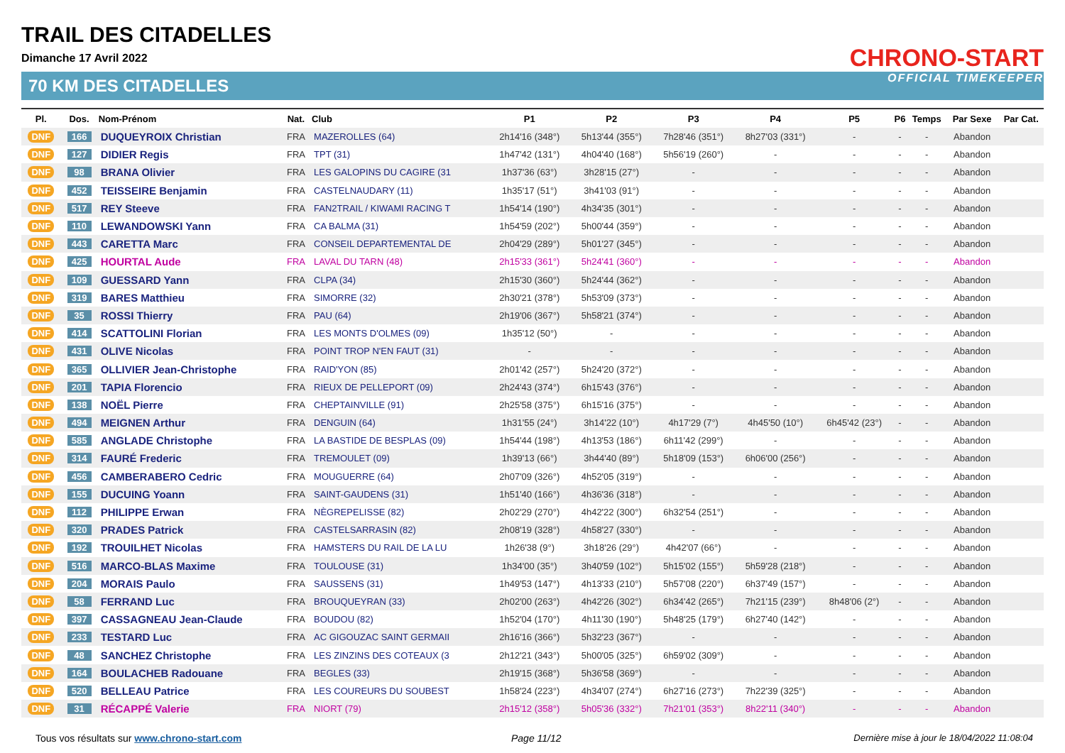TRAIL DES CITADELLES
Dimanche 17 Avril 2022
70 KM DES CITADELLES
CHRONO-START
OFFICIAL TIMEKEEPER
| Pl. | Dos. | Nom-Prénom | Nat. | Club | P1 | P2 | P3 | P4 | P5 | P6 | Temps | Par Sexe | Par Cat. |
| --- | --- | --- | --- | --- | --- | --- | --- | --- | --- | --- | --- | --- | --- |
| DNF | 166 | DUQUEYROIX Christian | FRA | MAZEROLLES (64) | 2h14'16 (348°) | 5h13'44 (355°) | 7h28'46 (351°) | 8h27'03 (331°) | - | - | - | Abandon | |
| DNF | 127 | DIDIER Regis | FRA | TPT (31) | 1h47'42 (131°) | 4h04'40 (168°) | 5h56'19 (260°) | - | - | - | - | Abandon | |
| DNF | 98 | BRANA Olivier | FRA | LES GALOPINS DU CAGIRE (31 | 1h37'36 (63°) | 3h28'15 (27°) | - | - | - | - | - | Abandon | |
| DNF | 452 | TEISSEIRE Benjamin | FRA | CASTELNAUDARY (11) | 1h35'17 (51°) | 3h41'03 (91°) | - | - | - | - | - | Abandon | |
| DNF | 517 | REY Steeve | FRA | FAN2TRAIL / KIWAMI RACING T | 1h54'14 (190°) | 4h34'35 (301°) | - | - | - | - | - | Abandon | |
| DNF | 110 | LEWANDOWSKI Yann | FRA | CA BALMA (31) | 1h54'59 (202°) | 5h00'44 (359°) | - | - | - | - | - | Abandon | |
| DNF | 443 | CARETTA Marc | FRA | CONSEIL DEPARTEMENTAL DE | 2h04'29 (289°) | 5h01'27 (345°) | - | - | - | - | - | Abandon | |
| DNF | 425 | HOURTAL Aude | FRA | LAVAL DU TARN (48) | 2h15'33 (361°) | 5h24'41 (360°) | - | - | - | - | - | Abandon | |
| DNF | 109 | GUESSARD Yann | FRA | CLPA (34) | 2h15'30 (360°) | 5h24'44 (362°) | - | - | - | - | - | Abandon | |
| DNF | 319 | BARES Matthieu | FRA | SIMORRE (32) | 2h30'21 (378°) | 5h53'09 (373°) | - | - | - | - | - | Abandon | |
| DNF | 35 | ROSSI Thierry | FRA | PAU (64) | 2h19'06 (367°) | 5h58'21 (374°) | - | - | - | - | - | Abandon | |
| DNF | 414 | SCATTOLINI Florian | FRA | LES MONTS D'OLMES (09) | 1h35'12 (50°) | - | - | - | - | - | - | Abandon | |
| DNF | 431 | OLIVE Nicolas | FRA | POINT TROP N'EN FAUT (31) | - | - | - | - | - | - | - | Abandon | |
| DNF | 365 | OLLIVIER Jean-Christophe | FRA | RAID'YON (85) | 2h01'42 (257°) | 5h24'20 (372°) | - | - | - | - | - | Abandon | |
| DNF | 201 | TAPIA Florencio | FRA | RIEUX DE PELLEPORT (09) | 2h24'43 (374°) | 6h15'43 (376°) | - | - | - | - | - | Abandon | |
| DNF | 138 | NOËL Pierre | FRA | CHEPTAINVILLE (91) | 2h25'58 (375°) | 6h15'16 (375°) | - | - | - | - | - | Abandon | |
| DNF | 494 | MEIGNEN Arthur | FRA | DENGUIN (64) | 1h31'55 (24°) | 3h14'22 (10°) | 4h17'29 (7°) | 4h45'50 (10°) | 6h45'42 (23°) | - | - | Abandon | |
| DNF | 585 | ANGLADE Christophe | FRA | LA BASTIDE DE BESPLAS (09) | 1h54'44 (198°) | 4h13'53 (186°) | 6h11'42 (299°) | - | - | - | - | Abandon | |
| DNF | 314 | FAURÉ Frederic | FRA | TREMOULET (09) | 1h39'13 (66°) | 3h44'40 (89°) | 5h18'09 (153°) | 6h06'00 (256°) | - | - | - | Abandon | |
| DNF | 456 | CAMBERABERO Cedric | FRA | MOUGUERRE (64) | 2h07'09 (326°) | 4h52'05 (319°) | - | - | - | - | - | Abandon | |
| DNF | 155 | DUCUING Yoann | FRA | SAINT-GAUDENS (31) | 1h51'40 (166°) | 4h36'36 (318°) | - | - | - | - | - | Abandon | |
| DNF | 112 | PHILIPPE Erwan | FRA | NÈGREPELISSE (82) | 2h02'29 (270°) | 4h42'22 (300°) | 6h32'54 (251°) | - | - | - | - | Abandon | |
| DNF | 320 | PRADES Patrick | FRA | CASTELSARRASIN (82) | 2h08'19 (328°) | 4h58'27 (330°) | - | - | - | - | - | Abandon | |
| DNF | 192 | TROUILHET Nicolas | FRA | HAMSTERS DU RAIL DE LA LU | 1h26'38 (9°) | 3h18'26 (29°) | 4h42'07 (66°) | - | - | - | - | Abandon | |
| DNF | 516 | MARCO-BLAS Maxime | FRA | TOULOUSE (31) | 1h34'00 (35°) | 3h40'59 (102°) | 5h15'02 (155°) | 5h59'28 (218°) | - | - | - | Abandon | |
| DNF | 204 | MORAIS Paulo | FRA | SAUSSENS (31) | 1h49'53 (147°) | 4h13'33 (210°) | 5h57'08 (220°) | 6h37'49 (157°) | - | - | - | Abandon | |
| DNF | 58 | FERRAND Luc | FRA | BROUQUEYRAN (33) | 2h02'00 (263°) | 4h42'26 (302°) | 6h34'42 (265°) | 7h21'15 (239°) | 8h48'06 (2°) | - | - | Abandon | |
| DNF | 397 | CASSAGNEAU Jean-Claude | FRA | BOUDOU (82) | 1h52'04 (170°) | 4h11'30 (190°) | 5h48'25 (179°) | 6h27'40 (142°) | - | - | - | Abandon | |
| DNF | 233 | TESTARD Luc | FRA | AC GIGOUZAC SAINT GERMAII | 2h16'16 (366°) | 5h32'23 (367°) | - | - | - | - | - | Abandon | |
| DNF | 48 | SANCHEZ Christophe | FRA | LES ZINZINS DES COTEAUX (3 | 2h12'21 (343°) | 5h00'05 (325°) | 6h59'02 (309°) | - | - | - | - | Abandon | |
| DNF | 164 | BOULACHEB Radouane | FRA | BEGLES (33) | 2h19'15 (368°) | 5h36'58 (369°) | - | - | - | - | - | Abandon | |
| DNF | 520 | BELLEAU Patrice | FRA | LES COUREURS DU SOUBEST | 1h58'24 (223°) | 4h34'07 (274°) | 6h27'16 (273°) | 7h22'39 (325°) | - | - | - | Abandon | |
| DNF | 31 | RÉCAPPÉ Valerie | FRA | NIORT (79) | 2h15'12 (358°) | 5h05'36 (332°) | 7h21'01 (353°) | 8h22'11 (340°) | - | - | - | Abandon | |
Tous vos résultats sur www.chrono-start.com
Page 11/12
Dernière mise à jour le 18/04/2022 11:08:04